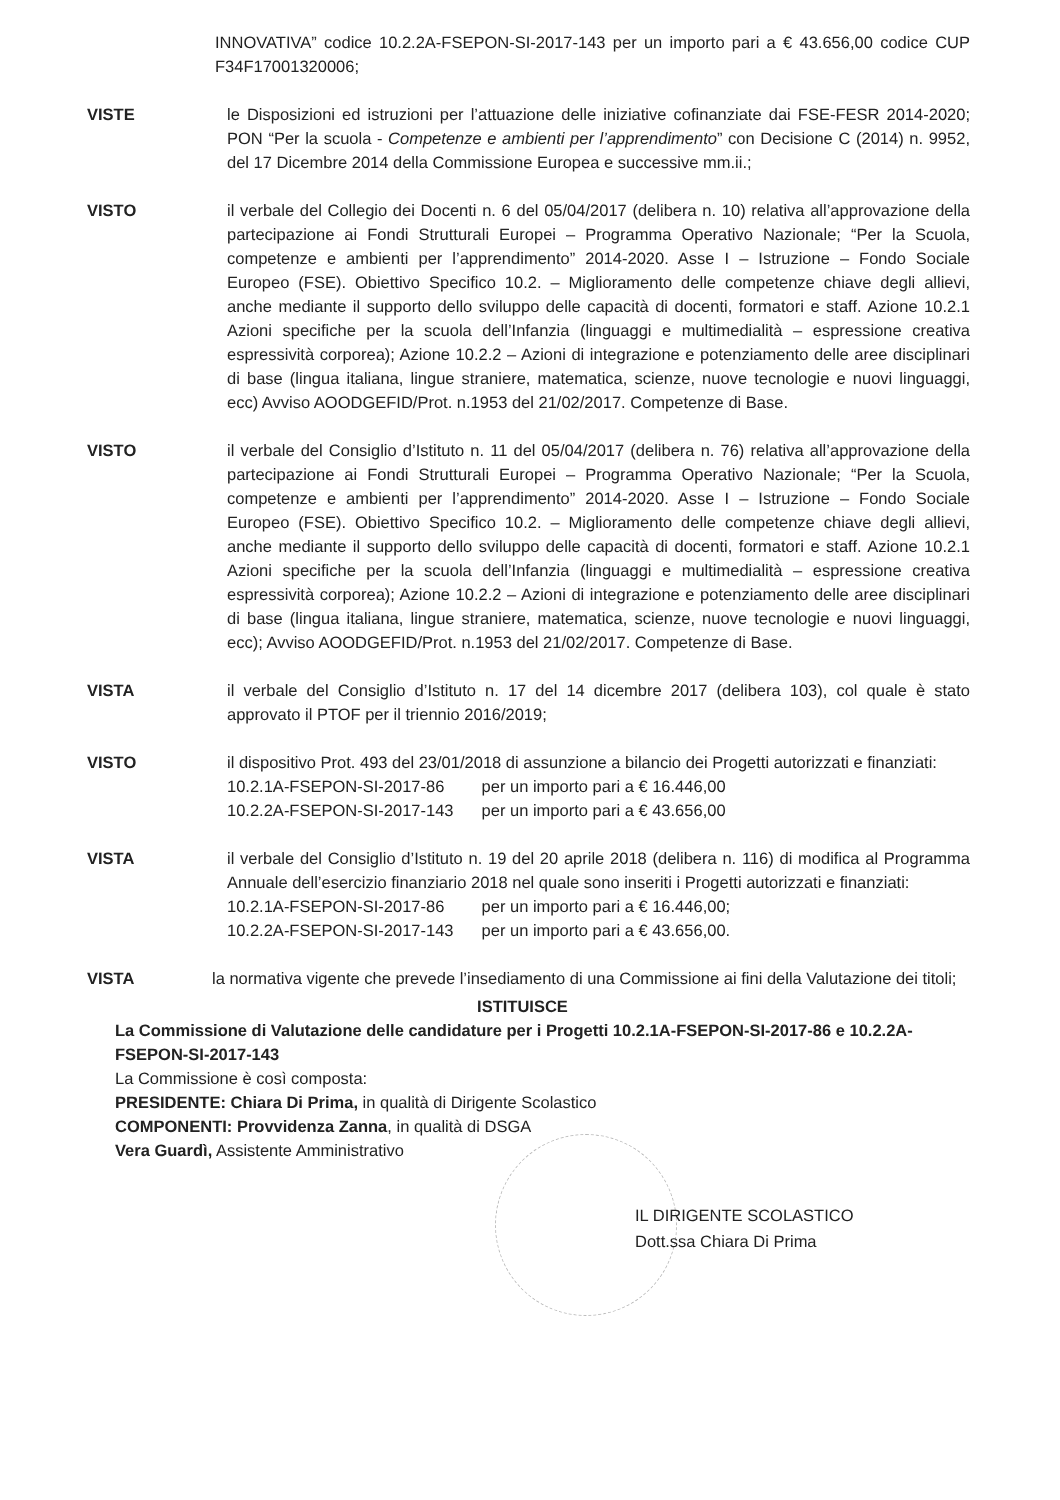INNOVATIVA” codice 10.2.2A-FSEPON-SI-2017-143 per un importo pari a € 43.656,00 codice CUP F34F17001320006;
VISTE le Disposizioni ed istruzioni per l’attuazione delle iniziative cofinanziate dai FSE-FESR 2014-2020; PON “Per la scuola - Competenze e ambienti per l’apprendimento” con Decisione C (2014) n. 9952, del 17 Dicembre 2014 della Commissione Europea e successive mm.ii.;
VISTO il verbale del Collegio dei Docenti n. 6 del 05/04/2017 (delibera n. 10) relativa all’approvazione della partecipazione ai Fondi Strutturali Europei – Programma Operativo Nazionale; “Per la Scuola, competenze e ambienti per l’apprendimento” 2014-2020. Asse I – Istruzione – Fondo Sociale Europeo (FSE). Obiettivo Specifico 10.2. – Miglioramento delle competenze chiave degli allievi, anche mediante il supporto dello sviluppo delle capacità di docenti, formatori e staff. Azione 10.2.1 Azioni specifiche per la scuola dell’Infanzia (linguaggi e multimedialità – espressione creativa espressività corporea); Azione 10.2.2 – Azioni di integrazione e potenziamento delle aree disciplinari di base (lingua italiana, lingue straniere, matematica, scienze, nuove tecnologie e nuovi linguaggi, ecc) Avviso AOODGEFID/Prot. n.1953 del 21/02/2017. Competenze di Base.
VISTO il verbale del Consiglio d’Istituto n. 11 del 05/04/2017 (delibera n. 76) relativa all’approvazione della partecipazione ai Fondi Strutturali Europei – Programma Operativo Nazionale; “Per la Scuola, competenze e ambienti per l’apprendimento” 2014-2020. Asse I – Istruzione – Fondo Sociale Europeo (FSE). Obiettivo Specifico 10.2. – Miglioramento delle competenze chiave degli allievi, anche mediante il supporto dello sviluppo delle capacità di docenti, formatori e staff. Azione 10.2.1 Azioni specifiche per la scuola dell’Infanzia (linguaggi e multimedialità – espressione creativa espressività corporea); Azione 10.2.2 – Azioni di integrazione e potenziamento delle aree disciplinari di base (lingua italiana, lingue straniere, matematica, scienze, nuove tecnologie e nuovi linguaggi, ecc); Avviso AOODGEFID/Prot. n.1953 del 21/02/2017. Competenze di Base.
VISTA il verbale del Consiglio d’Istituto n. 17 del 14 dicembre 2017 (delibera 103), col quale è stato approvato il PTOF per il triennio 2016/2019;
VISTO il dispositivo Prot. 493 del 23/01/2018 di assunzione a bilancio dei Progetti autorizzati e finanziati:
10.2.1A-FSEPON-SI-2017-86 per un importo pari a € 16.446,00
10.2.2A-FSEPON-SI-2017-143 per un importo pari a € 43.656,00
VISTA il verbale del Consiglio d’Istituto n. 19 del 20 aprile 2018 (delibera n. 116) di modifica al Programma Annuale dell’esercizio finanziario 2018 nel quale sono inseriti i Progetti autorizzati e finanziati:
10.2.1A-FSEPON-SI-2017-86 per un importo pari a € 16.446,00;
10.2.2A-FSEPON-SI-2017-143 per un importo pari a € 43.656,00.
VISTA la normativa vigente che prevede l’insediamento di una Commissione ai fini della Valutazione dei titoli;
ISTITUISCE
La Commissione di Valutazione delle candidature per i Progetti 10.2.1A-FSEPON-SI-2017-86 e 10.2.2A-FSEPON-SI-2017-143
La Commissione è così composta:
PRESIDENTE: Chiara Di Prima, in qualità di Dirigente Scolastico
COMPONENTI: Provvidenza Zanna, in qualità di DSGA
Vera Guardì, Assistente Amministrativo
IL DIRIGENTE SCOLASTICO
Dott.ssa Chiara Di Prima